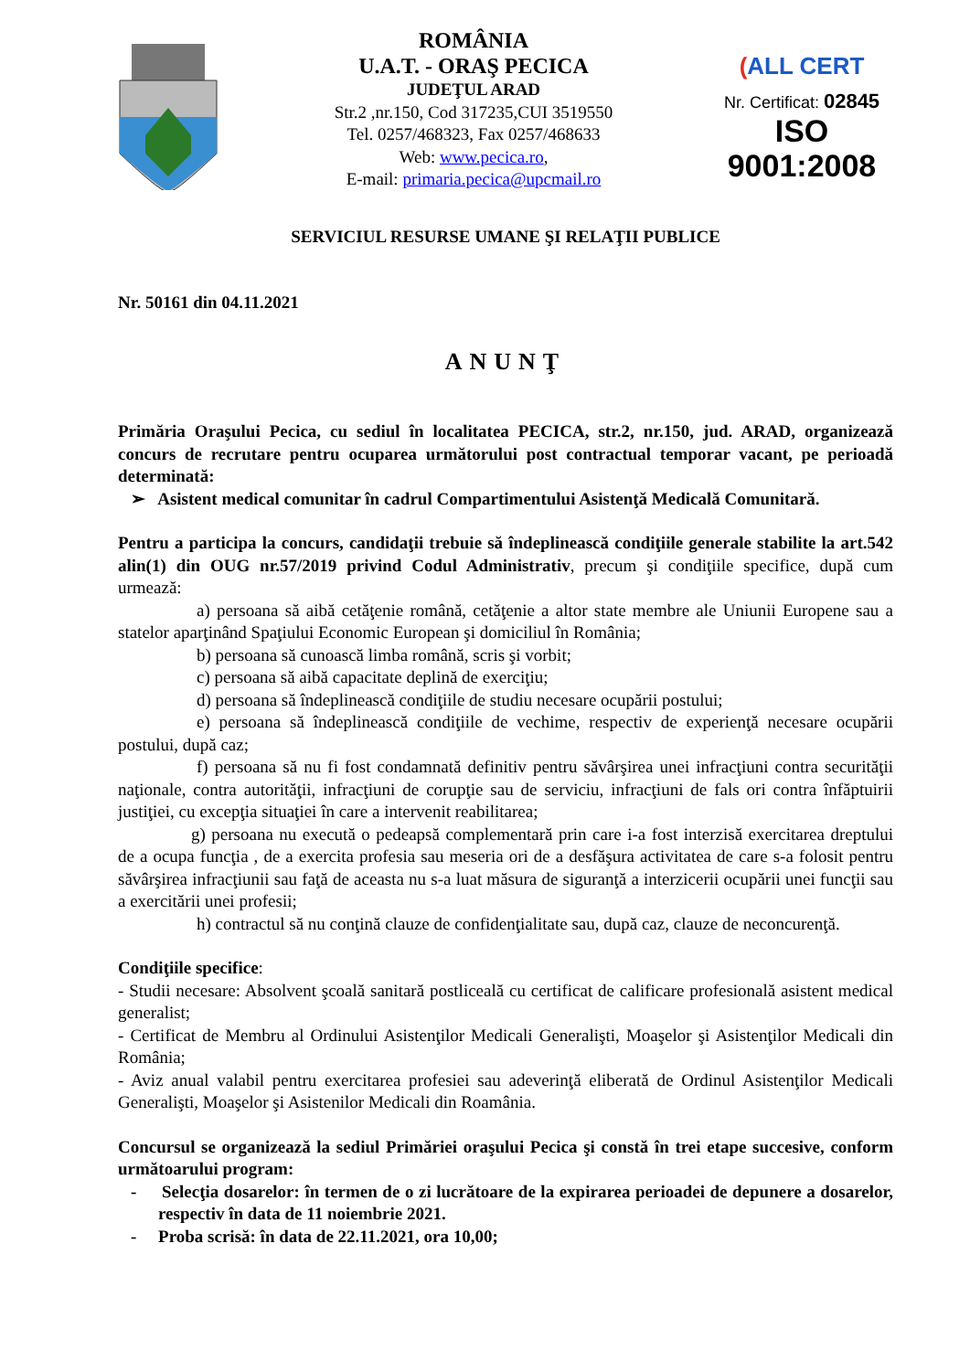ROMÂNIA
U.A.T. - ORAŞ PECICA
JUDEŢUL ARAD
Str.2 ,nr.150, Cod 317235,CUI 3519550
Tel. 0257/468323, Fax 0257/468633
Web: www.pecica.ro,
E-mail: primaria.pecica@upcmail.ro
(ALL CERT
Nr. Certificat: 02845
ISO 9001:2008
SERVICIUL RESURSE UMANE ŞI RELAŢII PUBLICE
Nr. 50161 din 04.11.2021
ANUNŢ
Primăria Oraşului Pecica, cu sediul în localitatea PECICA, str.2, nr.150, jud. ARAD, organizează concurs de recrutare pentru ocuparea următorului post contractual temporar vacant, pe perioadă determinată:
➢ Asistent medical comunitar în cadrul Compartimentului Asistenţă Medicală Comunitară.
Pentru a participa la concurs, candidaţii trebuie să îndeplinească condiţiile generale stabilite la art.542 alin(1) din OUG nr.57/2019 privind Codul Administrativ, precum şi condiţiile specifice, după cum urmează:
a) persoana să aibă cetăţenie română, cetăţenie a altor state membre ale Uniunii Europene sau a statelor aparţinând Spaţiului Economic European şi domiciliul în România;
b) persoana să cunoască limba română, scris şi vorbit;
c) persoana să aibă capacitate deplină de exerciţiu;
d) persoana să îndeplinească condiţiile de studiu necesare ocupării postului;
e) persoana să îndeplinească condiţiile de vechime, respectiv de experienţă necesare ocupării postului, după caz;
f) persoana să nu fi fost condamnată definitiv pentru săvârşirea unei infracţiuni contra securităţii naţionale, contra autorităţii, infracţiuni de corupţie sau de serviciu, infracţiuni de fals ori contra înfăptuirii justiţiei, cu excepţia situaţiei în care a intervenit reabilitarea;
g) persoana nu execută o pedeapsă complementară prin care i-a fost interzisă exercitarea dreptului de a ocupa funcţia , de a exercita profesia sau meseria ori de a desfăşura activitatea de care s-a folosit pentru săvârşirea infracţiunii sau faţă de aceasta nu s-a luat măsura de siguranţă a interzicerii ocupării unei funcţii sau a exercitării unei profesii;
h) contractul să nu conţină clauze de confidenţialitate sau, după caz, clauze de neconcurenţă.
Condiţiile specifice:
- Studii necesare: Absolvent şcoală sanitară postliceală cu certificat de calificare profesională asistent medical generalist;
- Certificat de Membru al Ordinului Asistenţilor Medicali Generalişti, Moaşelor şi Asistenţilor Medicali din România;
- Aviz anual valabil pentru exercitarea profesiei sau adeverinţă eliberată de Ordinul Asistenţilor Medicali Generalişti, Moaşelor şi Asistenilor Medicali din Roamânia.
Concursul se organizează la sediul Primăriei oraşului Pecica şi constă în trei etape succesive, conform următoarului program:
- Selecţia dosarelor: în termen de o zi lucrătoare de la expirarea perioadei de depunere a dosarelor, respectiv în data de 11 noiembrie 2021.
- Proba scrisă: în data de 22.11.2021, ora 10,00;